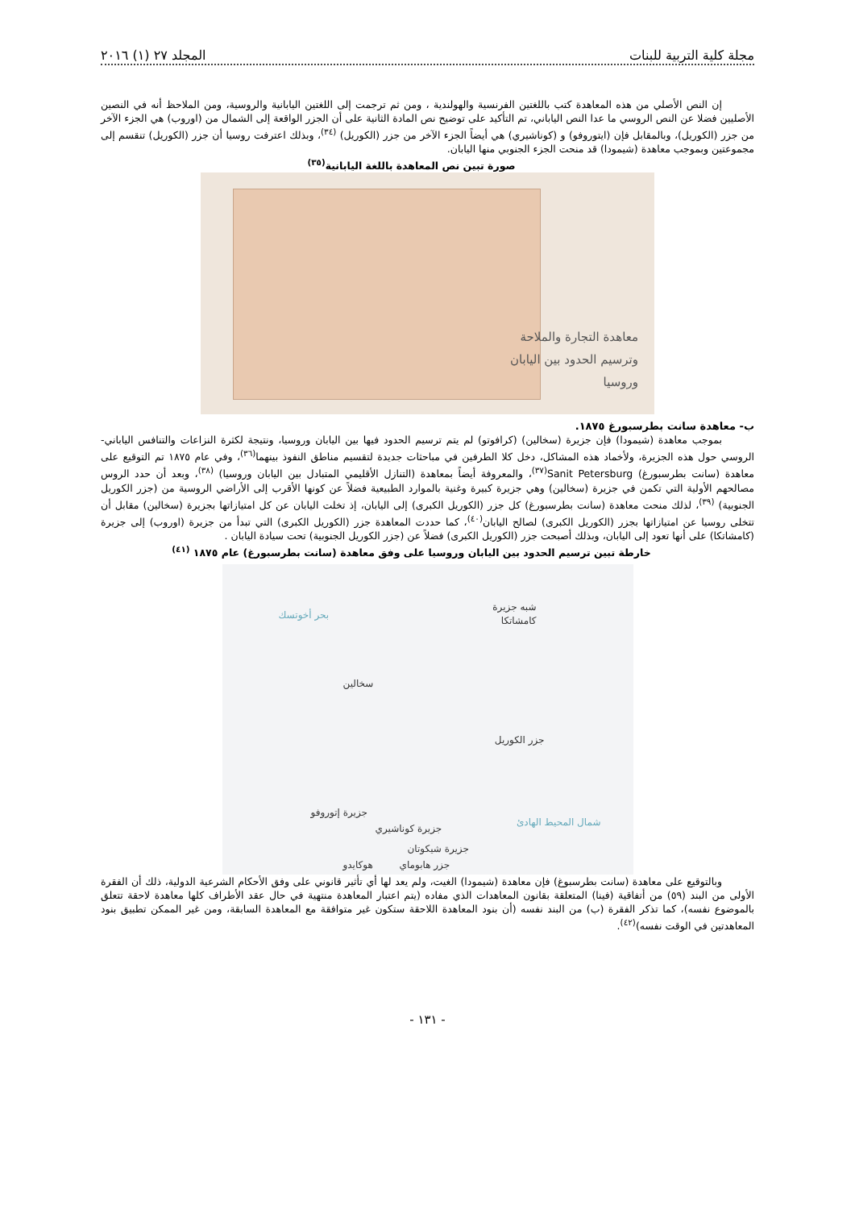مجلة كلية التربية للبنات المجلد ٢٧ (١) ٢٠١٦
إن النص الأصلي من هذه المعاهدة كتب باللغتين الفرنسية والهولندية ، ومن ثم ترجمت إلى اللغتين اليابانية والروسية، ومن الملاحظ أنه في النصين الأصليين فضلا عن النص الروسي ما عدا النص الياباني، تم التأكيد على توضيح نص المادة الثانية على أن الجزر الواقعة إلى الشمال من (اوروب) هي الجزء الآخر من جزر (الكوريل)، وبالمقابل فإن (ايتوروفو) و (كوناشيري) هي أيضاً الجزء الآخر من جزر (الكوريل) <sup>(٣٤)</sup>، وبذلك اعترفت روسيا أن جزر (الكوريل) تنقسم إلى مجموعتين وبموجب معاهدة (شيمودا) قد منحت الجزء الجنوبي منها اليابان.
صورة تبين نص المعاهدة باللغة اليابانية<sup>(٣٥)</sup>
معاهدة التجارة والملاحة
وترسيم الحدود بين اليابان
وروسيا
ب- معاهدة سانت بطرسبورغ ١٨٧٥.
بموجب معاهدة (شيمودا) فإن جزيرة (سخالين) (كرافوتو) لم يتم ترسيم الحدود فيها بين اليابان وروسيا، ونتيجة لكثرة النزاعات والتنافس الياباني-الروسي حول هذه الجزيرة، ولأخماد هذه المشاكل، دخل كلا الطرفين في مباحثات جديدة لتقسيم مناطق النفوذ بينهما<sup>(٣٦)</sup>، وفي عام ١٨٧٥ تم التوقيع على معاهدة (سانت بطرسبورغ) Sanit Petersburg<sup>(٣٧)</sup>، والمعروفة أيضاً بمعاهدة (التنازل الأقليمي المتبادل بين اليابان وروسيا) <sup>(٣٨)</sup>، وبعد أن حدد الروس مصالحهم الأولية التي تكمن في جزيرة (سخالين) وهي جزيرة كبيرة وغنية بالموارد الطبيعية فضلاً عن كونها الأقرب إلى الأراضي الروسية من (جزر الكوريل الجنوبية) <sup>(٣٩)</sup>، لذلك منحت معاهدة (سانت بطرسبورغ) كل جزر (الكوريل الكبرى) إلى اليابان، إذ تخلت اليابان عن كل امتيازاتها بجزيرة (سخالين) مقابل أن تتخلى روسيا عن امتيازاتها بجزر (الكوريل الكبرى) لصالح اليابان<sup>(٤٠)</sup>، كما حددت المعاهدة جزر (الكوريل الكبرى) التي تبدأ من جزيرة (اوروب) إلى جزيرة (كامشاتكا) على أنها تعود إلى اليابان، وبذلك أصبحت جزر (الكوريل الكبرى) فضلاً عن (جزر الكوريل الجنوبية) تحت سيادة اليابان .
خارطة تبين ترسيم الحدود بين اليابان وروسيا على وفق معاهدة (سانت بطرسبورغ) عام ١٨٧٥ <sup>(٤١)</sup>
شبه جزيرة
كامشاتكا
بحر أخوتسك
سخالين
جزر الكوريل
جزيرة إتوروفو
شمال المحيط الهادئ
جزيرة كوناشيري
جزيرة شيكوتان
جزر هابوماي
هوكايدو
وبالتوقيع على معاهدة (سانت بطرسبوغ) فإن معاهدة (شيمودا) الغيت، ولم يعد لها أي تأثير قانوني على وفق الأحكام الشرعية الدولية، ذلك أن الفقرة الأولى من البند (٥٩) من أتفاقية (فينا) المتعلقة بقانون المعاهدات الذي مفاده (يتم اعتبار المعاهدة منتهية في حال عقد الأطراف كلها معاهدة لاحقة تتعلق بالموضوع نفسه)، كما تذكر الفقرة (ب) من البند نفسه (أن بنود المعاهدة اللاحقة ستكون غير متوافقة مع المعاهدة السابقة، ومن غير الممكن تطبيق بنود المعاهدتين في الوقت نفسه)<sup>(٤٢)</sup>.
- ١٣١ -